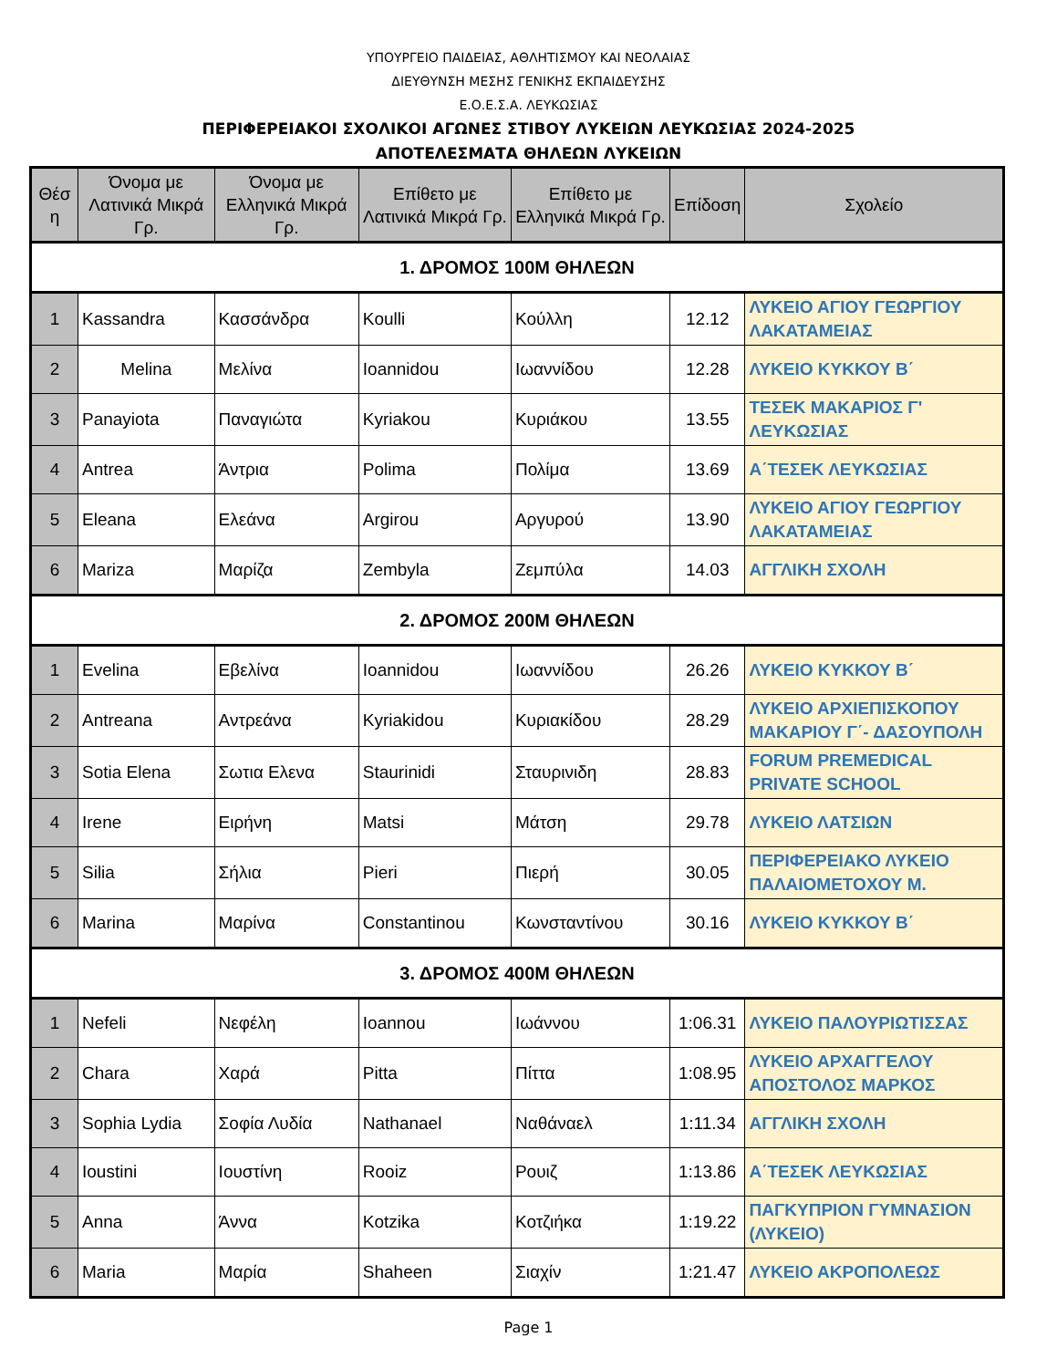ΥΠΟΥΡΓΕΙΟ ΠΑΙΔΕΙΑΣ, ΑΘΛΗΤΙΣΜΟΥ ΚΑΙ ΝΕΟΛΑΙΑΣ
ΔΙΕΥΘΥΝΣΗ ΜΕΣΗΣ ΓΕΝΙΚΗΣ ΕΚΠΑΙΔΕΥΣΗΣ
Ε.Ο.Ε.Σ.Α. ΛΕΥΚΩΣΙΑΣ
ΠΕΡΙΦΕΡΕΙΑΚΟΙ ΣΧΟΛΙΚΟΙ ΑΓΩΝΕΣ ΣΤΙΒΟΥ ΛΥΚΕΙΩΝ ΛΕΥΚΩΣΙΑΣ 2024-2025
ΑΠΟΤΕΛΕΣΜΑΤΑ ΘΗΛΕΩΝ ΛΥΚΕΙΩΝ
| Θέσ η | Όνομα με Λατινικά Μικρά Γρ. | Όνομα με Ελληνικά Μικρά Γρ. | Επίθετο με Λατινικά Μικρά Γρ. | Επίθετο με Ελληνικά Μικρά Γρ. | Επίδοση | Σχολείο |
| --- | --- | --- | --- | --- | --- | --- |
| 1. ΔΡΟΜΟΣ 100Μ ΘΗΛΕΩΝ | | | | | | |
| 1 | Kassandra | Κασσάνδρα | Koulli | Κούλλη | 12.12 | ΛΥΚΕΙΟ ΑΓΙΟΥ ΓΕΩΡΓΙΟΥ ΛΑΚΑΤΑΜΕΙΑΣ |
| 2 | Melina | Μελίνα | Ioannidou | Ιωαννίδου | 12.28 | ΛΥΚΕΙΟ ΚΥΚΚΟΥ Β΄ |
| 3 | Panayiota | Παναγιώτα | Kyriakou | Κυριάκου | 13.55 | ΤΕΣΕΚ ΜΑΚΑΡΙΟΣ Γ' ΛΕΥΚΩΣΙΑΣ |
| 4 | Antrea | Άντρια | Polima | Πολίμα | 13.69 | Α΄ΤΕΣΕΚ ΛΕΥΚΩΣΙΑΣ |
| 5 | Eleana | Ελεάνα | Argirou | Αργυρού | 13.90 | ΛΥΚΕΙΟ ΑΓΙΟΥ ΓΕΩΡΓΙΟΥ ΛΑΚΑΤΑΜΕΙΑΣ |
| 6 | Mariza | Μαρίζα | Zembyla | Ζεμπύλα | 14.03 | ΑΓΓΛΙΚΗ ΣΧΟΛΗ |
| 2. ΔΡΟΜΟΣ 200Μ ΘΗΛΕΩΝ | | | | | | |
| 1 | Evelina | Εβελίνα | Ioannidou | Ιωαννίδου | 26.26 | ΛΥΚΕΙΟ ΚΥΚΚΟΥ Β΄ |
| 2 | Antreana | Αντρεάνα | Kyriakidou | Κυριακίδου | 28.29 | ΛΥΚΕΙΟ ΑΡΧΙΕΠΙΣΚΟΠΟΥ ΜΑΚΑΡΙΟΥ Γ΄- ΔΑΣΟΥΠΟΛΗ |
| 3 | Sotia Elena | Σωτια Ελενα | Staurinidi | Σταυρινιδη | 28.83 | FORUM PREMEDICAL PRIVATE SCHOOL |
| 4 | Irene | Ειρήνη | Matsi | Μάτση | 29.78 | ΛΥΚΕΙΟ ΛΑΤΣΙΩΝ |
| 5 | Silia | Σήλια | Pieri | Πιερή | 30.05 | ΠΕΡΙΦΕΡΕΙΑΚΟ ΛΥΚΕΙΟ ΠΑΛΑΙΟΜΕΤΟΧΟΥ Μ. |
| 6 | Marina | Μαρίνα | Constantinou | Κωνσταντίνου | 30.16 | ΛΥΚΕΙΟ ΚΥΚΚΟΥ Β΄ |
| 3. ΔΡΟΜΟΣ 400Μ ΘΗΛΕΩΝ | | | | | | |
| 1 | Nefeli | Νεφέλη | Ioannou | Ιωάννου | 1:06.31 | ΛΥΚΕΙΟ ΠΑΛΟΥΡΙΩΤΙΣΣΑΣ |
| 2 | Chara | Χαρά | Pitta | Πίττα | 1:08.95 | ΛΥΚΕΙΟ ΑΡΧΑΓΓΕΛΟΥ ΑΠΟΣΤΟΛΟΣ ΜΑΡΚΟΣ |
| 3 | Sophia Lydia | Σοφία Λυδία | Nathanael | Ναθάναελ | 1:11.34 | ΑΓΓΛΙΚΗ ΣΧΟΛΗ |
| 4 | Ioustini | Ιουστίνη | Rooiz | Ρουιζ | 1:13.86 | Α΄ΤΕΣΕΚ ΛΕΥΚΩΣΙΑΣ |
| 5 | Anna | Άννα | Kotzika | Κοτζιήκα | 1:19.22 | ΠΑΓΚΥΠΡΙΟΝ ΓΥΜΝΑΣΙΟΝ (ΛΥΚΕΙΟ) |
| 6 | Maria | Μαρία | Shaheen | Σιαχίν | 1:21.47 | ΛΥΚΕΙΟ ΑΚΡΟΠΟΛΕΩΣ |
Page 1